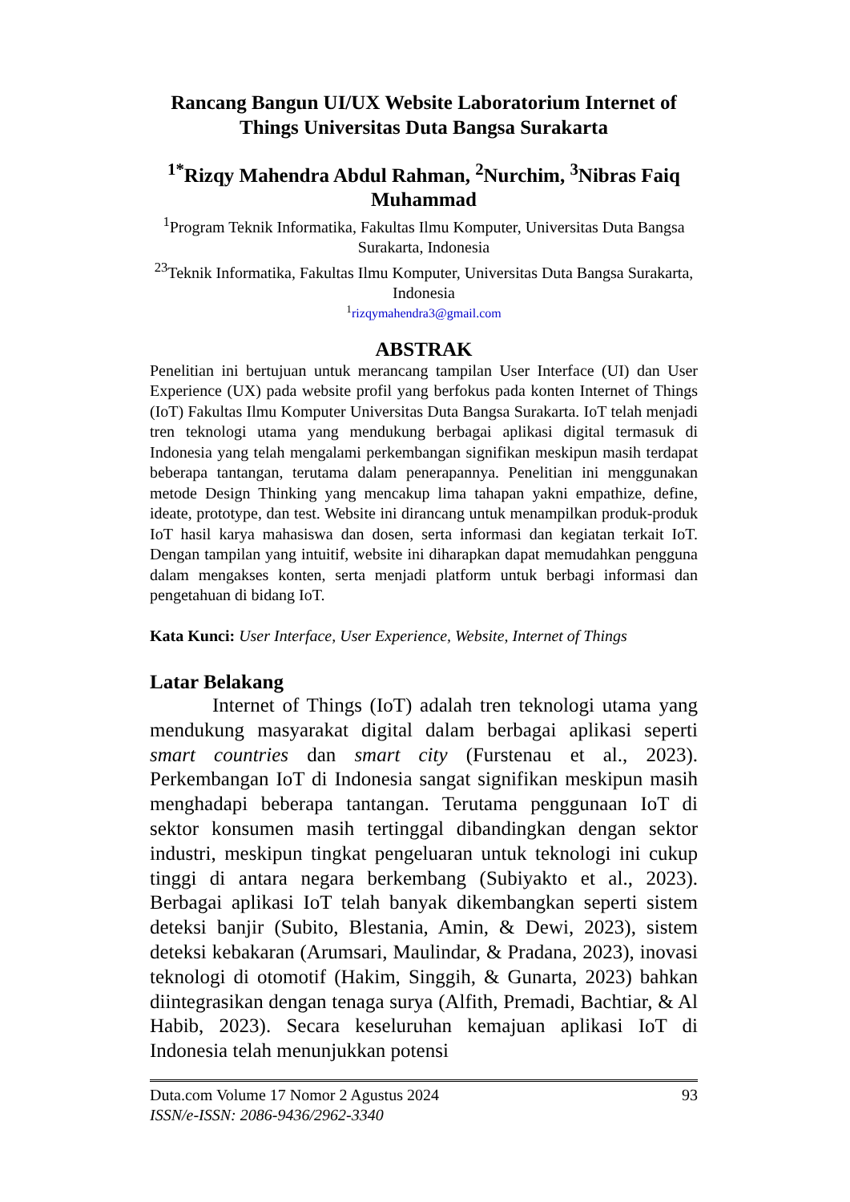Rancang Bangun UI/UX Website Laboratorium Internet of Things Universitas Duta Bangsa Surakarta
<sup>1*</sup>Rizqy Mahendra Abdul Rahman, <sup>2</sup>Nurchim, <sup>3</sup>Nibras Faiq Muhammad
<sup>1</sup> Program Teknik Informatika, Fakultas Ilmu Komputer, Universitas Duta Bangsa Surakarta, Indonesia
<sup>23</sup> Teknik Informatika, Fakultas Ilmu Komputer, Universitas Duta Bangsa Surakarta, Indonesia
<sup>1</sup> rizqymahendra3@gmail.com
ABSTRAK
Penelitian ini bertujuan untuk merancang tampilan User Interface (UI) dan User Experience (UX) pada website profil yang berfokus pada konten Internet of Things (IoT) Fakultas Ilmu Komputer Universitas Duta Bangsa Surakarta. IoT telah menjadi tren teknologi utama yang mendukung berbagai aplikasi digital termasuk di Indonesia yang telah mengalami perkembangan signifikan meskipun masih terdapat beberapa tantangan, terutama dalam penerapannya. Penelitian ini menggunakan metode Design Thinking yang mencakup lima tahapan yakni empathize, define, ideate, prototype, dan test. Website ini dirancang untuk menampilkan produk-produk IoT hasil karya mahasiswa dan dosen, serta informasi dan kegiatan terkait IoT. Dengan tampilan yang intuitif, website ini diharapkan dapat memudahkan pengguna dalam mengakses konten, serta menjadi platform untuk berbagi informasi dan pengetahuan di bidang IoT.
Kata Kunci: User Interface, User Experience, Website, Internet of Things
Latar Belakang
Internet of Things (IoT) adalah tren teknologi utama yang mendukung masyarakat digital dalam berbagai aplikasi seperti smart countries dan smart city (Furstenau et al., 2023). Perkembangan IoT di Indonesia sangat signifikan meskipun masih menghadapi beberapa tantangan. Terutama penggunaan IoT di sektor konsumen masih tertinggal dibandingkan dengan sektor industri, meskipun tingkat pengeluaran untuk teknologi ini cukup tinggi di antara negara berkembang (Subiyakto et al., 2023). Berbagai aplikasi IoT telah banyak dikembangkan seperti sistem deteksi banjir (Subito, Blestania, Amin, & Dewi, 2023), sistem deteksi kebakaran (Arumsari, Maulindar, & Pradana, 2023), inovasi teknologi di otomotif (Hakim, Singgih, & Gunarta, 2023) bahkan diintegrasikan dengan tenaga surya (Alfith, Premadi, Bachtiar, & Al Habib, 2023). Secara keseluruhan kemajuan aplikasi IoT di Indonesia telah menunjukkan potensi
Duta.com Volume 17 Nomor 2 Agustus 2024
ISSN/e-ISSN: 2086-9436/2962-3340
93